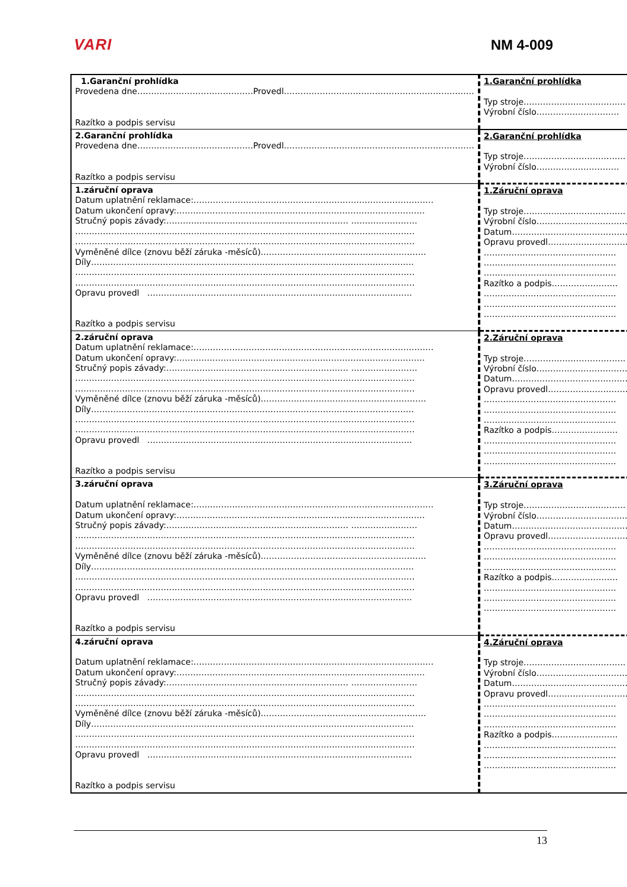VARI NM 4-009
| 1.Garanční prohlídka Provedena dne……………………………………Provedl…………………………………………………………… Razítko a podpis servisu | 1.Garanční prohlídka Typ stroje………………………………. Výrobní číslo………………………… |
| 2.Garanční prohlídka Provedena dne……………………………………Provedl…………………………………………………………… Razítko a podpis servisu | 2.Garanční prohlídka Typ stroje………………………………. Výrobní číslo………………………… |
| 1.záruční oprava Datum uplatnění reklamace:…………………………………………………………………………… Datum ukončení opravy:……………………………………………………………………………… Stručný popis závady:………………………………………………………… …………………… …………………………………………………………………………………………………………… …………………………………………………………………………………………………………… Vyměněné dílce (znovu běží záruka -měsíců)…………………………………………………… Díly……………………………………………………………………………………………………… …………………………………………………………………………………………………………… …………………………………………………………………………………………………………… Opravu provedl …………………………………………………………………………………… Razítko a podpis servisu | 1.Záruční oprava Typ stroje………………………………. Výrobní číslo……………………………. Datum…………………………………… Opravu provedl………………………… ………………………………………… ………………………………………… ………………………………………… Razítko a podpis…………………… ………………………………………… ………………………………………… ………………………………………… |
| 2.záruční oprava Datum uplatnění reklamace:…………………………………………………………………………… Datum ukončení opravy:……………………………………………………………………………… Stručný popis závady:………………………………………………………… …………………… …………………………………………………………………………………………………………… …………………………………………………………………………………………………………… Vyměněné dílce (znovu běží záruka -měsíců)…………………………………………………… Díly……………………………………………………………………………………………………… …………………………………………………………………………………………………………… …………………………………………………………………………………………………………… Opravu provedl …………………………………………………………………………………… Razítko a podpis servisu | 2.Záruční oprava Typ stroje………………………………. Výrobní číslo……………………………. Datum…………………………………… Opravu provedl………………………… ………………………………………… ………………………………………… ………………………………………… Razítko a podpis…………………… ………………………………………… ………………………………………… ………………………………………… |
| 3.záruční oprava Datum uplatnění reklamace:…………………………………………………………………………… Datum ukončení opravy:……………………………………………………………………………… Stručný popis závady:………………………………………………………… …………………… …………………………………………………………………………………………………………… …………………………………………………………………………………………………………… Vyměněné dílce (znovu běží záruka -měsíců)…………………………………………………… Díly……………………………………………………………………………………………………… …………………………………………………………………………………………………………… …………………………………………………………………………………………………………… Opravu provedl …………………………………………………………………………………… Razítko a podpis servisu | 3.Záruční oprava Typ stroje………………………………. Výrobní číslo……………………………. Datum…………………………………… Opravu provedl………………………… ………………………………………… ………………………………………… ………………………………………… Razítko a podpis…………………… ………………………………………… ………………………………………… ………………………………………… |
| 4.záruční oprava Datum uplatnění reklamace:…………………………………………………………………………… Datum ukončení opravy:……………………………………………………………………………… Stručný popis závady:………………………………………………………… …………………… …………………………………………………………………………………………………………… …………………………………………………………………………………………………………… Vyměněné dílce (znovu běží záruka -měsíců)…………………………………………………… Díly……………………………………………………………………………………………………… …………………………………………………………………………………………………………… …………………………………………………………………………………………………………… Opravu provedl …………………………………………………………………………………… Razítko a podpis servisu | 4.Záruční oprava Typ stroje………………………………. Výrobní číslo……………………………. Datum…………………………………… Opravu provedl………………………… ………………………………………… ………………………………………… ………………………………………… Razítko a podpis…………………… ………………………………………… ………………………………………… ………………………………………… |
13